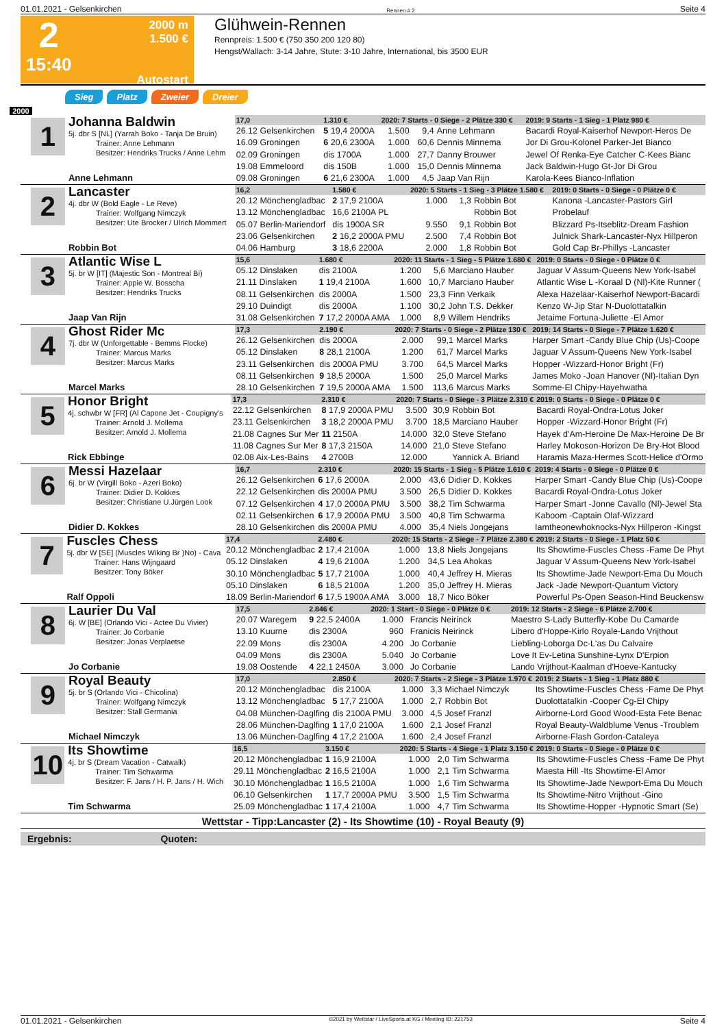01.01.2021 - Gelsenkirchen Rennen # 2 Seite 4
2
15:40
2000 m
1.500 €
Autostart
Glühwein-Rennen
Rennpreis: 1.500 € (750 350 200 120 80)
Hengst/Wallach: 3-14 Jahre, Stute: 3-10 Jahre, International, bis 3500 EUR
Sieg Platz Zweier Dreier
2000
1
Johanna Baldwin
5j. dbr S [NL] (Yarrah Boko - Tanja De Bruin)
Trainer: Anne Lehmann
Besitzer: Hendriks Trucks / Anne Lehm
Anne Lehmann
| 17,0 | 1.310 € | 2020: 7 Starts - 0 Siege - 2 Plätze 330 € | | | | 2019: 9 Starts - 1 Sieg - 1 Platz 980 € |
| --- | --- | --- | --- | --- | --- | --- |
| 26.12 Gelsenkirchen | 5 19,4 2000A | 1.500 | 9,4 | Anne Lehmann | | Bacardi Royal-Kaiserhof Newport-Heros De |
| 16.09 Groningen | 6 20,6 2300A | 1.000 | 60,6 | Dennis Minnema | | Jor Di Grou-Kolonel Parker-Jet Bianco |
| 02.09 Groningen | dis 1700A | 1.000 | 27,7 | Danny Brouwer | | Jewel Of Renka-Eye Catcher C-Kees Bianc |
| 19.08 Emmeloord | dis 150B | 1.000 | 15,0 | Dennis Minnema | | Jack Baldwin-Hugo Gt-Jor Di Grou |
| 09.08 Groningen | 6 21,6 2300A | 1.000 | 4,5 | Jaap Van Rijn | | Karola-Kees Bianco-Inflation |
2
Lancaster
4j. dbr W (Bold Eagle - Le Reve)
Trainer: Wolfgang Nimczyk
Besitzer: Ute Brocker / Ulrich Mommert
Robbin Bot
| 16,2 | 1.580 € | 2020: 5 Starts - 1 Sieg - 3 Plätze 1.580 € | | | | 2019: 0 Starts - 0 Siege - 0 Plätze 0 € |
| --- | --- | --- | --- | --- | --- | --- |
| 20.12 Mönchengladbac | 2 17,9 2100A | 1.000 | 1,3 | Robbin Bot | | Kanona -Lancaster-Pastors Girl |
| 13.12 Mönchengladbac | 16,6 2100A PL | | | Robbin Bot | | Probelauf |
| 05.07 Berlin-Mariendorf | dis 1900A SR | 9.550 | 9,1 | Robbin Bot | | Blizzard Ps-Itseblitz-Dream Fashion |
| 23.06 Gelsenkirchen | 2 16,2 2000A PMU | 2.500 | 7,4 | Robbin Bot | | Julnick Shark-Lancaster-Nyx Hillperon |
| 04.06 Hamburg | 3 18,6 2200A | 2.000 | 1,8 | Robbin Bot | | Gold Cap Br-Phillys -Lancaster |
3
Atlantic Wise L
5j. br W [IT] (Majestic Son - Montreal Bi)
Trainer: Appie W. Bosscha
Besitzer: Hendriks Trucks
Jaap Van Rijn
| 15,6 | 1.680 € | 2020: 11 Starts - 1 Sieg - 5 Plätze 1.680 € | | | | 2019: 0 Starts - 0 Siege - 0 Plätze 0 € |
| --- | --- | --- | --- | --- | --- | --- |
| 05.12 Dinslaken | dis 2100A | 1.200 | 5,6 | Marciano Hauber | | Jaguar V Assum-Queens New York-Isabel |
| 21.11 Dinslaken | 1 19,4 2100A | 1.600 | 10,7 | Marciano Hauber | | Atlantic Wise L -Koraal D (Nl)-Kite Runner ( |
| 08.11 Gelsenkirchen | dis 2000A | 1.500 | 23,3 | Finn Verkaik | | Alexa Hazelaar-Kaiserhof Newport-Bacardi |
| 29.10 Duindigt | dis 2000A | 1.100 | 30,2 | John T.S. Dekker | | Kenzo W-Jip Star N-Duolottatalkin |
| 31.08 Gelsenkirchen | 7 17,2 2000A AMA | 1.000 | 8,9 | Willem Hendriks | | Jetaime Fortuna-Juliette -El Amor |
4
Ghost Rider Mc
7j. dbr W (Unforgettable - Bemms Flocke)
Trainer: Marcus Marks
Besitzer: Marcus Marks
Marcel Marks
| 17,3 | 2.190 € | 2020: 7 Starts - 0 Siege - 2 Plätze 130 € | | | | 2019: 14 Starts - 0 Siege - 7 Plätze 1.620 € |
| --- | --- | --- | --- | --- | --- | --- |
| 26.12 Gelsenkirchen | dis 2000A | 2.000 | 99,1 | Marcel Marks | | Harper Smart -Candy Blue Chip (Us)-Coope |
| 05.12 Dinslaken | 8 28,1 2100A | 1.200 | 61,7 | Marcel Marks | | Jaguar V Assum-Queens New York-Isabel |
| 23.11 Gelsenkirchen | dis 2000A PMU | 3.700 | 64,5 | Marcel Marks | | Hopper -Wizzard-Honor Bright (Fr) |
| 08.11 Gelsenkirchen | 9 18,5 2000A | 1.500 | 25,0 | Marcel Marks | | James Moko -Joan Hanover (Nl)-Italian Dyn |
| 28.10 Gelsenkirchen | 7 19,5 2000A AMA | 1.500 | 113,6 | Marcus Marks | | Somme-El Chipy-Hayehwatha |
5
Honor Bright
4j. schwbr W [FR] (Al Capone Jet - Coupigny's
Trainer: Arnold J. Mollema
Besitzer: Arnold J. Mollema
Rick Ebbinge
| 17,3 | 2.310 € | 2020: 7 Starts - 0 Siege - 3 Plätze 2.310 € | | | | 2019: 0 Starts - 0 Siege - 0 Plätze 0 € |
| --- | --- | --- | --- | --- | --- | --- |
| 22.12 Gelsenkirchen | 8 17,9 2000A PMU | 3.500 | 30,9 | Robbin Bot | | Bacardi Royal-Ondra-Lotus Joker |
| 23.11 Gelsenkirchen | 3 18,2 2000A PMU | 3.700 | 18,5 | Marciano Hauber | | Hopper -Wizzard-Honor Bright (Fr) |
| 21.08 Cagnes Sur Mer | 11 2150A | 14.000 | 32,0 | Steve Stefano | | Hayek d'Am-Heroine De Max-Heroine De Br |
| 11.08 Cagnes Sur Mer | 8 17,3 2150A | 14.000 | 21,0 | Steve Stefano | | Harley Mokoson-Horizon De Bry-Hot Blood |
| 02.08 Aix-Les-Bains | 4 2700B | 12.000 | | Yannick A. Briand | | Haramis Maza-Hermes Scott-Helice d'Ormo |
6
Messi Hazelaar
6j. br W (Virgill Boko - Azeri Boko)
Trainer: Didier D. Kokkes
Besitzer: Christiane U.Jürgen Look
Didier D. Kokkes
| 16,7 | 2.310 € | 2020: 15 Starts - 1 Sieg - 5 Plätze 1.610 € | | | | 2019: 4 Starts - 0 Siege - 0 Plätze 0 € |
| --- | --- | --- | --- | --- | --- | --- |
| 26.12 Gelsenkirchen | 6 17,6 2000A | 2.000 | 43,6 | Didier D. Kokkes | | Harper Smart -Candy Blue Chip (Us)-Coope |
| 22.12 Gelsenkirchen | dis 2000A PMU | 3.500 | 26,5 | Didier D. Kokkes | | Bacardi Royal-Ondra-Lotus Joker |
| 07.12 Gelsenkirchen | 4 17,0 2000A PMU | 3.500 | 38,2 | Tim Schwarma | | Harper Smart -Jonne Cavallo (Nl)-Jewel Sta |
| 02.11 Gelsenkirchen | 6 17,9 2000A PMU | 3.500 | 40,8 | Tim Schwarma | | Kaboom -Captain Olaf-Wizzard |
| 28.10 Gelsenkirchen | dis 2000A PMU | 4.000 | 35,4 | Niels Jongejans | | Iamtheonewhoknocks-Nyx Hillperon -Kingst |
7
Fuscles Chess
5j. dbr W [SE] (Muscles Wiking Br )No) - Cava
Trainer: Hans Wijngaard
Besitzer: Tony Böker
Ralf Oppoli
| 17,4 | 2.480 € | 2020: 15 Starts - 2 Siege - 7 Plätze 2.380 € | | | | 2019: 2 Starts - 0 Siege - 1 Platz 50 € |
| --- | --- | --- | --- | --- | --- | --- |
| 20.12 Mönchengladbac | 2 17,4 2100A | 1.000 | 13,8 | Niels Jongejans | | Its Showtime-Fuscles Chess -Fame De Phyt |
| 05.12 Dinslaken | 4 19,6 2100A | 1.200 | 34,5 | Lea Ahokas | | Jaguar V Assum-Queens New York-Isabel |
| 30.10 Mönchengladbac | 5 17,7 2100A | 1.000 | 40,4 | Jeffrey H. Mieras | | Its Showtime-Jade Newport-Ema Du Mouch |
| 05.10 Dinslaken | 6 18,5 2100A | 1.200 | 35,0 | Jeffrey H. Mieras | | Jack -Jade Newport-Quantum Victory |
| 18.09 Berlin-Mariendorf | 6 17,5 1900A AMA | 3.000 | 18,7 | Nico Böker | | Powerful Ps-Open Season-Hind Beuckensw |
8
Laurier Du Val
6j. W [BE] (Orlando Vici - Actee Du Vivier)
Trainer: Jo Corbanie
Besitzer: Jonas Verplaetse
Jo Corbanie
| 17,5 | 2.846 € | 2020: 1 Start - 0 Siege - 0 Plätze 0 € | | | | 2019: 12 Starts - 2 Siege - 6 Plätze 2.700 € |
| --- | --- | --- | --- | --- | --- | --- |
| 20.07 Waregem | 9 22,5 2400A | 1.000 | | Francis Neirinck | | Maestro S-Lady Butterfly-Kobe Du Camarde |
| 13.10 Kuurne | dis 2300A | 960 | | Franicis Neirinck | | Libero d'Hoppe-Kirlo Royale-Lando Vrijthout |
| 22.09 Mons | dis 2300A | 4.200 | | Jo Corbanie | | Liebling-Loborga Dc-L'as Du Calvaire |
| 04.09 Mons | dis 2300A | 5.040 | | Jo Corbanie | | Love It Ev-Letina Sunshine-Lynx D'Erpion |
| 19.08 Oostende | 4 22,1 2450A | 3.000 | | Jo Corbanie | | Lando Vrijthout-Kaalman d'Hoeve-Kantucky |
9
Royal Beauty
5j. br S (Orlando Vici - Chicolina)
Trainer: Wolfgang Nimczyk
Besitzer: Stall Germania
Michael Nimczyk
| 17,0 | 2.850 € | 2020: 7 Starts - 2 Siege - 3 Plätze 1.970 € | | | | 2019: 2 Starts - 1 Sieg - 1 Platz 880 € |
| --- | --- | --- | --- | --- | --- | --- |
| 20.12 Mönchengladbac | dis 2100A | 1.000 | 3,3 | Michael Nimczyk | | Its Showtime-Fuscles Chess -Fame De Phyt |
| 13.12 Mönchengladbac | 5 17,7 2100A | 1.000 | 2,7 | Robbin Bot | | Duolottatalkin -Cooper Cg-El Chipy |
| 04.08 München-Daglfing | dis 2100A PMU | 3.000 | 4,5 | Josef Franzl | | Airborne-Lord Good Wood-Esta Fete Benac |
| 28.06 München-Daglfing | 1 17,0 2100A | 1.600 | 2,1 | Josef Franzl | | Royal Beauty-Waldblume Venus -Troublem |
| 13.06 München-Daglfing | 4 17,2 2100A | 1.600 | 2,4 | Josef Franzl | | Airborne-Flash Gordon-Cataleya |
10
Its Showtime
4j. br S (Dream Vacation - Catwalk)
Trainer: Tim Schwarma
Besitzer: F. Jans / H. P. Jans / H. Wich
Tim Schwarma
| 16,5 | 3.150 € | 2020: 5 Starts - 4 Siege - 1 Platz 3.150 € | | | | 2019: 0 Starts - 0 Siege - 0 Plätze 0 € |
| --- | --- | --- | --- | --- | --- | --- |
| 20.12 Mönchengladbac | 1 16,9 2100A | 1.000 | 2,0 | Tim Schwarma | | Its Showtime-Fuscles Chess -Fame De Phyt |
| 29.11 Mönchengladbac | 2 16,5 2100A | 1.000 | 2,1 | Tim Schwarma | | Maesta Hill -Its Showtime-El Amor |
| 30.10 Mönchengladbac | 1 16,5 2100A | 1.000 | 1,6 | Tim Schwarma | | Its Showtime-Jade Newport-Ema Du Mouch |
| 06.10 Gelsenkirchen | 1 17,7 2000A PMU | 3.500 | 1,5 | Tim Schwarma | | Its Showtime-Nitro Vrijthout -Gino |
| 25.09 Mönchengladbac | 1 17,4 2100A | 1.000 | 4,7 | Tim Schwarma | | Its Showtime-Hopper -Hypnotic Smart (Se) |
Wettstar - Tipp:Lancaster (2) - Its Showtime (10) - Royal Beauty (9)
Ergebnis: Quoten:
01.01.2021 - Gelsenkirchen ©2021 by Wettstar / LiveSports.at KG / Meeting ID: 221753 Seite 4